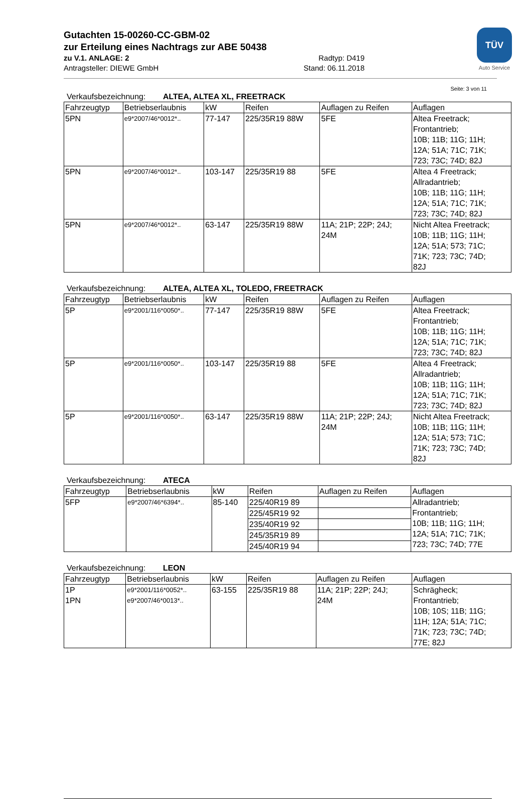TÜV
Auto Service
Gutachten 15-00260-CC-GBM-02
zur Erteilung eines Nachtrags zur ABE 50438
zu V.1. ANLAGE: 2 Radtyp: D419
Antragsteller: DIEWE GmbH Stand: 06.11.2018
Seite: 3 von 11
Verkaufsbezeichnung: ALTEA, ALTEA XL, FREETRACK
| Fahrzeugtyp | Betriebserlaubnis | kW | Reifen | Auflagen zu Reifen | Auflagen |
| --- | --- | --- | --- | --- | --- |
| 5PN | e9*2007/46*0012*.. | 77-147 | 225/35R19 88W | 5FE | Altea Freetrack; Frontantrieb; 10B; 11B; 11G; 11H; 12A; 51A; 71C; 71K; 723; 73C; 74D; 82J |
| 5PN | e9*2007/46*0012*.. | 103-147 | 225/35R19 88 | 5FE | Altea 4 Freetrack; Allradantrieb; 10B; 11B; 11G; 11H; 12A; 51A; 71C; 71K; 723; 73C; 74D; 82J |
| 5PN | e9*2007/46*0012*.. | 63-147 | 225/35R19 88W | 11A; 21P; 22P; 24J; 24M | Nicht Altea Freetrack; 10B; 11B; 11G; 11H; 12A; 51A; 573; 71C; 71K; 723; 73C; 74D; 82J |
Verkaufsbezeichnung: ALTEA, ALTEA XL, TOLEDO, FREETRACK
| Fahrzeugtyp | Betriebserlaubnis | kW | Reifen | Auflagen zu Reifen | Auflagen |
| --- | --- | --- | --- | --- | --- |
| 5P | e9*2001/116*0050*.. | 77-147 | 225/35R19 88W | 5FE | Altea Freetrack; Frontantrieb; 10B; 11B; 11G; 11H; 12A; 51A; 71C; 71K; 723; 73C; 74D; 82J |
| 5P | e9*2001/116*0050*.. | 103-147 | 225/35R19 88 | 5FE | Altea 4 Freetrack; Allradantrieb; 10B; 11B; 11G; 11H; 12A; 51A; 71C; 71K; 723; 73C; 74D; 82J |
| 5P | e9*2001/116*0050*.. | 63-147 | 225/35R19 88W | 11A; 21P; 22P; 24J; 24M | Nicht Altea Freetrack; 10B; 11B; 11G; 11H; 12A; 51A; 573; 71C; 71K; 723; 73C; 74D; 82J |
Verkaufsbezeichnung: ATECA
| Fahrzeugtyp | Betriebserlaubnis | kW | Reifen | Auflagen zu Reifen | Auflagen |
| --- | --- | --- | --- | --- | --- |
| 5FP | e9*2007/46*6394*.. | 85-140 | 225/40R19 89 | | Allradantrieb; Frontantrieb; 10B; 11B; 11G; 11H; 12A; 51A; 71C; 71K; 723; 73C; 74D; 77E |
| | | | 225/45R19 92 | | |
| | | | 235/40R19 92 | | |
| | | | 245/35R19 89 | | |
| | | | 245/40R19 94 | | |
Verkaufsbezeichnung: LEON
| Fahrzeugtyp | Betriebserlaubnis | kW | Reifen | Auflagen zu Reifen | Auflagen |
| --- | --- | --- | --- | --- | --- |
| 1P 1PN | e9*2001/116*0052*.. e9*2007/46*0013*.. | 63-155 | 225/35R19 88 | 11A; 21P; 22P; 24J; 24M | Schrägheck; Frontantrieb; 10B; 10S; 11B; 11G; 11H; 12A; 51A; 71C; 71K; 723; 73C; 74D; 77E; 82J |